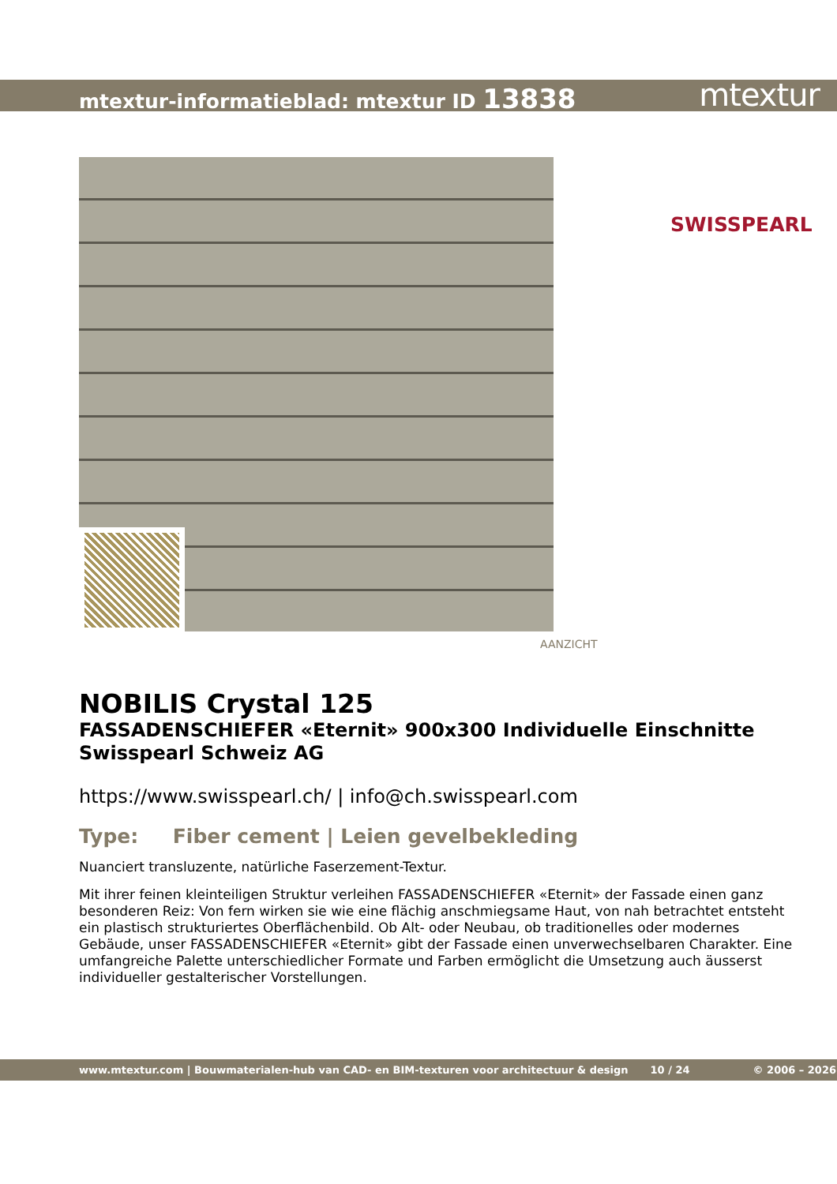mtextur-informatieblad: mtextur ID 13838 mtextur
SWISSPEARL
AANZICHT
NOBILIS Crystal 125
FASSADENSCHIEFER «Eternit» 900x300 Individuelle Einschnitte
Swisspearl Schweiz AG
https://www.swisspearl.ch/ | info@ch.swisspearl.com
Type: Fiber cement | Leien gevelbekleding
Nuanciert transluzente, natürliche Faserzement-Textur.
Mit ihrer feinen kleinteiligen Struktur verleihen FASSADENSCHIEFER «Eternit» der Fassade einen ganz besonderen Reiz: Von fern wirken sie wie eine flächig anschmiegsame Haut, von nah betrachtet entsteht ein plastisch strukturiertes Oberflächenbild. Ob Alt- oder Neubau, ob traditionelles oder modernes Gebäude, unser FASSADENSCHIEFER «Eternit» gibt der Fassade einen unverwechselbaren Charakter. Eine umfangreiche Palette unterschiedlicher Formate und Farben ermöglicht die Umsetzung auch äusserst individueller gestalterischer Vorstellungen.
www.mtextur.com | Bouwmaterialen-hub van CAD- en BIM-texturen voor architectuur & design 10 / 24 © 2006 – 2026